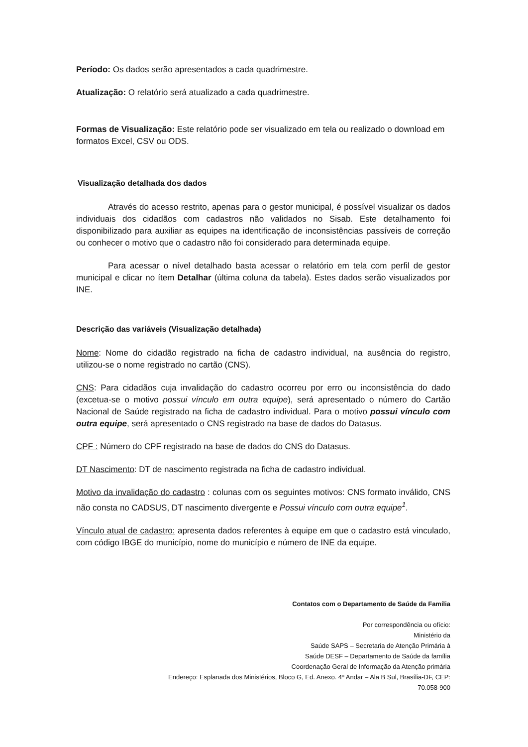Período: Os dados serão apresentados a cada quadrimestre.
Atualização: O relatório será atualizado a cada quadrimestre.
Formas de Visualização: Este relatório pode ser visualizado em tela ou realizado o download em formatos Excel, CSV ou ODS.
Visualização detalhada dos dados
Através do acesso restrito, apenas para o gestor municipal, é possível visualizar os dados individuais dos cidadãos com cadastros não validados no Sisab. Este detalhamento foi disponibilizado para auxiliar as equipes na identificação de inconsistências passíveis de correção ou conhecer o motivo que o cadastro não foi considerado para determinada equipe.
Para acessar o nível detalhado basta acessar o relatório em tela com perfil de gestor municipal e clicar no ítem Detalhar (última coluna da tabela). Estes dados serão visualizados por INE.
Descrição das variáveis (Visualização detalhada)
Nome: Nome do cidadão registrado na ficha de cadastro individual, na ausência do registro, utilizou-se o nome registrado no cartão (CNS).
CNS: Para cidadãos cuja invalidação do cadastro ocorreu por erro ou inconsistência do dado (excetua-se o motivo possui vínculo em outra equipe), será apresentado o número do Cartão Nacional de Saúde registrado na ficha de cadastro individual. Para o motivo possui vínculo com outra equipe, será apresentado o CNS registrado na base de dados do Datasus.
CPF : Número do CPF registrado na base de dados do CNS do Datasus.
DT Nascimento: DT de nascimento registrada na ficha de cadastro individual.
Motivo da invalidação do cadastro : colunas com os seguintes motivos: CNS formato inválido, CNS não consta no CADSUS, DT nascimento divergente e Possui vínculo com outra equipe<sup>1</sup>.
Vínculo atual de cadastro: apresenta dados referentes à equipe em que o cadastro está vinculado, com código IBGE do município, nome do município e número de INE da equipe.
Contatos com o Departamento de Saúde da Família
Por correspondência ou ofício:
Ministério da
Saúde SAPS – Secretaria de Atenção Primária à
Saúde DESF – Departamento de Saúde da família
Coordenação Geral de Informação da Atenção primária
Endereço: Esplanada dos Ministérios, Bloco G, Ed. Anexo. 4º Andar – Ala B Sul, Brasília-DF, CEP:
70.058-900